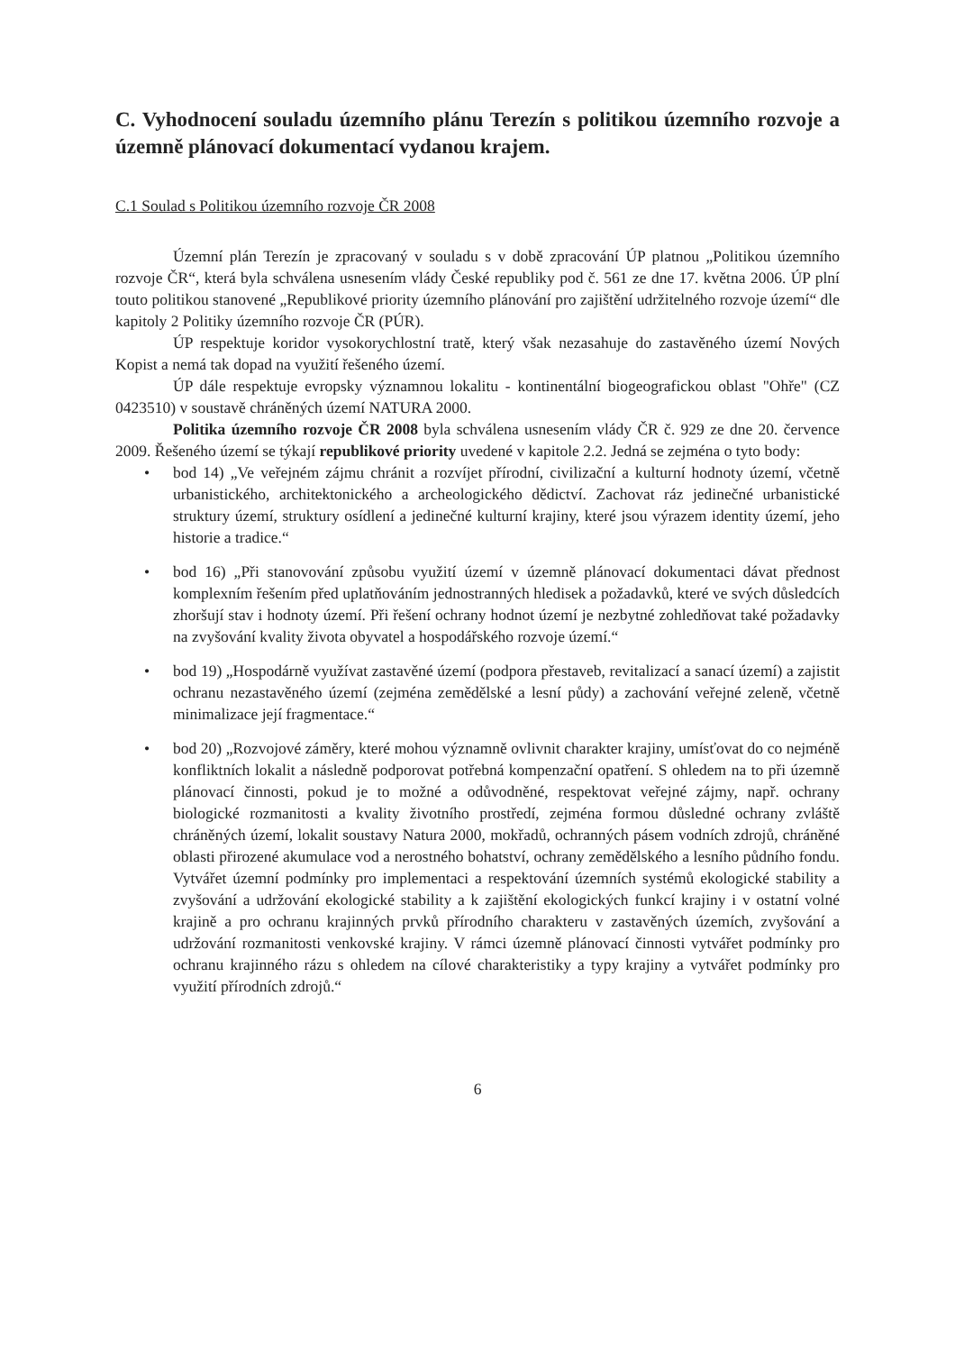C. Vyhodnocení souladu územního plánu Terezín s politikou územního rozvoje a územně plánovací dokumentací vydanou krajem.
C.1 Soulad s Politikou územního rozvoje ČR 2008
Územní plán Terezín je zpracovaný v souladu s v době zpracování ÚP platnou „Politikou územního rozvoje ČR“, která byla schválena usnesením vlády České republiky pod č. 561 ze dne 17. května 2006. ÚP plní touto politikou stanovené „Republikové priority územního plánování pro zajištění udržitelného rozvoje území“ dle kapitoly 2 Politiky územního rozvoje ČR (PÚR).
ÚP respektuje koridor vysokorychlostní tratě, který však nezasahuje do zastavěného území Nových Kopist a nemá tak dopad na využití řešeného území.
ÚP dále respektuje evropsky významnou lokalitu - kontinentální biogeografickou oblast "Ohře" (CZ 0423510) v soustavě chráněných území NATURA 2000.
Politika územního rozvoje ČR 2008 byla schválena usnesením vlády ČR č. 929 ze dne 20. července 2009. Řešeného území se týkají republikové priority uvedené v kapitole 2.2. Jedná se zejména o tyto body:
• bod 14) „Ve veřejném zájmu chránit a rozvíjet přírodní, civilizační a kulturní hodnoty území, včetně urbanistického, architektonického a archeologického dědictví. Zachovat ráz jedinečné urbanistické struktury území, struktury osídlení a jedinečné kulturní krajiny, které jsou výrazem identity území, jeho historie a tradice.“
• bod 16) „Při stanovování způsobu využití území v územně plánovací dokumentaci dávat přednost komplexním řešením před uplatňováním jednostranných hledisek a požadavků, které ve svých důsledcích zhoršují stav i hodnoty území. Při řešení ochrany hodnot území je nezbytné zohledňovat také požadavky na zvyšování kvality života obyvatel a hospodářského rozvoje území.“
• bod 19) „Hospodárně využívat zastavěné území (podpora přestaveb, revitalizací a sanací území) a zajistit ochranu nezastavěného území (zejména zemědělské a lesní půdy) a zachování veřejné zeleně, včetně minimalizace její fragmentace.“
• bod 20) „Rozvojové záměry, které mohou významně ovlivnit charakter krajiny, umísťovat do co nejméně konfliktních lokalit a následně podporovat potřebná kompenzační opatření. S ohledem na to při územně plánovací činnosti, pokud je to možné a odůvodněné, respektovat veřejné zájmy, např. ochrany biologické rozmanitosti a kvality životního prostředí, zejména formou důsledné ochrany zvláště chráněných území, lokalit soustavy Natura 2000, mokřadů, ochranných pásem vodních zdrojů, chráněné oblasti přirozené akumulace vod a nerostného bohatství, ochrany zemědělského a lesního půdního fondu. Vytvářet územní podmínky pro implementaci a respektování územních systémů ekologické stability a zvyšování a udržování ekologické stability a k zajištění ekologických funkcí krajiny i v ostatní volné krajině a pro ochranu krajinných prvků přírodního charakteru v zastavěných územích, zvyšování a udržování rozmanitosti venkovské krajiny. V rámci územně plánovací činnosti vytvářet podmínky pro ochranu krajinného rázu s ohledem na cílové charakteristiky a typy krajiny a vytvářet podmínky pro využití přírodních zdrojů.“
6